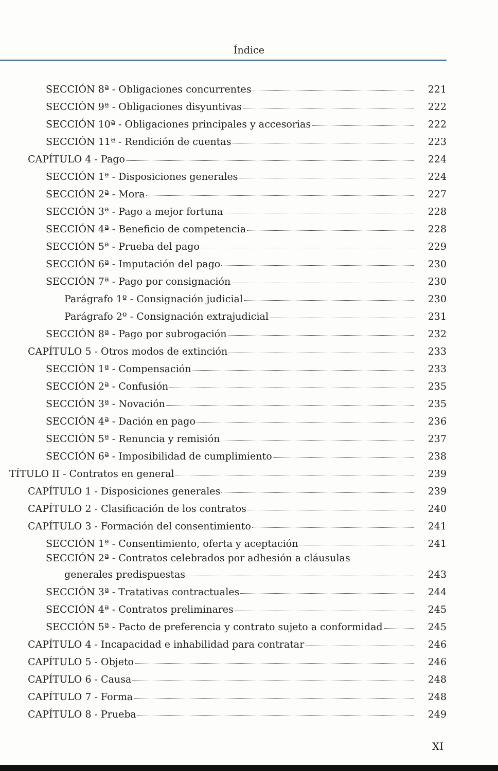Índice
SECCIÓN 8ª - Obligaciones concurrentes 221
SECCIÓN 9ª - Obligaciones disyuntivas 222
SECCIÓN 10ª - Obligaciones principales y accesorias 222
SECCIÓN 11ª - Rendición de cuentas 223
CAPÍTULO 4 - Pago 224
SECCIÓN 1ª - Disposiciones generales 224
SECCIÓN 2ª - Mora 227
SECCIÓN 3ª - Pago a mejor fortuna 228
SECCIÓN 4ª - Beneficio de competencia 228
SECCIÓN 5ª - Prueba del pago 229
SECCIÓN 6ª - Imputación del pago 230
SECCIÓN 7ª - Pago por consignación 230
Parágrafo 1º - Consignación judicial 230
Parágrafo 2º - Consignación extrajudicial 231
SECCIÓN 8ª - Pago por subrogación 232
CAPÍTULO 5 - Otros modos de extinción 233
SECCIÓN 1ª - Compensación 233
SECCIÓN 2ª - Confusión 235
SECCIÓN 3ª - Novación 235
SECCIÓN 4ª - Dación en pago 236
SECCIÓN 5ª - Renuncia y remisión 237
SECCIÓN 6ª - Imposibilidad de cumplimiento 238
TÍTULO II - Contratos en general 239
CAPÍTULO 1 - Disposiciones generales 239
CAPÍTULO 2 - Clasificación de los contratos 240
CAPÍTULO 3 - Formación del consentimiento 241
SECCIÓN 1ª - Consentimiento, oferta y aceptación 241
SECCIÓN 2ª - Contratos celebrados por adhesión a cláusulas
generales predispuestas 243
SECCIÓN 3ª - Tratativas contractuales 244
SECCIÓN 4ª - Contratos preliminares 245
SECCIÓN 5ª - Pacto de preferencia y contrato sujeto a conformidad 245
CAPÍTULO 4 - Incapacidad e inhabilidad para contratar 246
CAPÍTULO 5 - Objeto 246
CAPÍTULO 6 - Causa 248
CAPÍTULO 7 - Forma 248
CAPÍTULO 8 - Prueba 249
XI